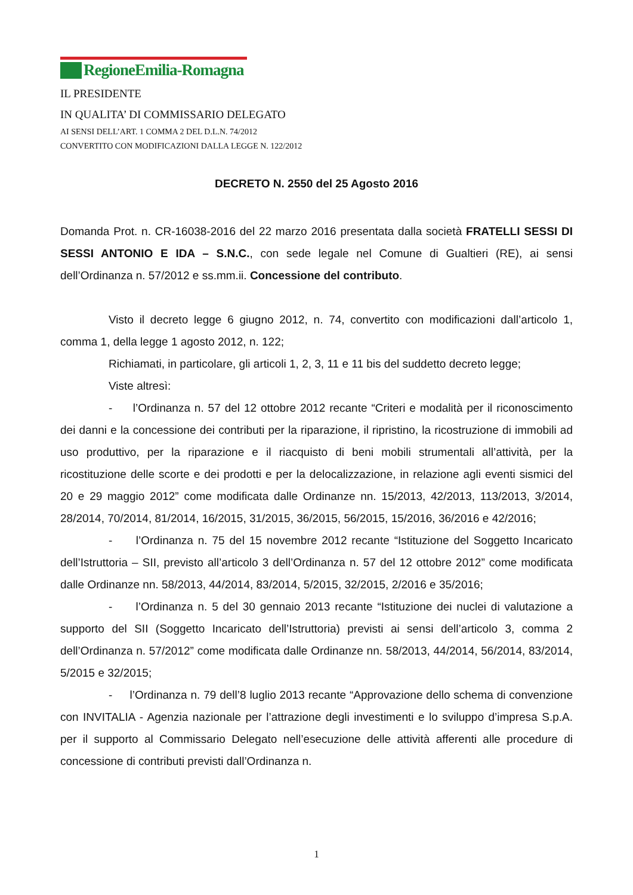RegioneEmilia-Romagna
IL PRESIDENTE
IN QUALITA’ DI COMMISSARIO DELEGATO
AI SENSI DELL’ART. 1 COMMA 2 DEL D.L.N. 74/2012
CONVERTITO CON MODIFICAZIONI DALLA LEGGE N. 122/2012
DECRETO N. 2550 del 25 Agosto 2016
Domanda Prot. n. CR-16038-2016 del 22 marzo 2016 presentata dalla società FRATELLI SESSI DI SESSI ANTONIO E IDA – S.N.C., con sede legale nel Comune di Gualtieri (RE), ai sensi dell’Ordinanza n. 57/2012 e ss.mm.ii. Concessione del contributo.
Visto il decreto legge 6 giugno 2012, n. 74, convertito con modificazioni dall’articolo 1, comma 1, della legge 1 agosto 2012, n. 122;
Richiamati, in particolare, gli articoli 1, 2, 3, 11 e 11 bis del suddetto decreto legge;
Viste altresì:
- l’Ordinanza n. 57 del 12 ottobre 2012 recante “Criteri e modalità per il riconoscimento dei danni e la concessione dei contributi per la riparazione, il ripristino, la ricostruzione di immobili ad uso produttivo, per la riparazione e il riacquisto di beni mobili strumentali all’attività, per la ricostituzione delle scorte e dei prodotti e per la delocalizzazione, in relazione agli eventi sismici del 20 e 29 maggio 2012” come modificata dalle Ordinanze nn. 15/2013, 42/2013, 113/2013, 3/2014, 28/2014, 70/2014, 81/2014, 16/2015, 31/2015, 36/2015, 56/2015, 15/2016, 36/2016 e 42/2016;
- l’Ordinanza n. 75 del 15 novembre 2012 recante “Istituzione del Soggetto Incaricato dell’Istruttoria – SII, previsto all’articolo 3 dell’Ordinanza n. 57 del 12 ottobre 2012” come modificata dalle Ordinanze nn. 58/2013, 44/2014, 83/2014, 5/2015, 32/2015, 2/2016 e 35/2016;
- l’Ordinanza n. 5 del 30 gennaio 2013 recante “Istituzione dei nuclei di valutazione a supporto del SII (Soggetto Incaricato dell’Istruttoria) previsti ai sensi dell’articolo 3, comma 2 dell’Ordinanza n. 57/2012” come modificata dalle Ordinanze nn. 58/2013, 44/2014, 56/2014, 83/2014, 5/2015 e 32/2015;
- l’Ordinanza n. 79 dell’8 luglio 2013 recante “Approvazione dello schema di convenzione con INVITALIA - Agenzia nazionale per l’attrazione degli investimenti e lo sviluppo d’impresa S.p.A. per il supporto al Commissario Delegato nell’esecuzione delle attività afferenti alle procedure di concessione di contributi previsti dall’Ordinanza n.
1